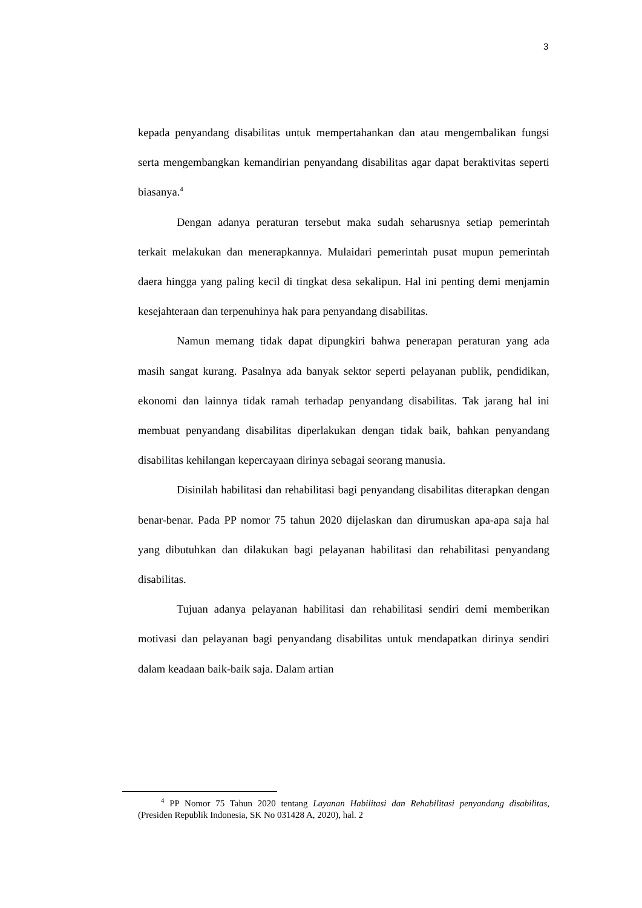3
kepada penyandang disabilitas untuk mempertahankan dan atau mengembalikan fungsi serta mengembangkan kemandirian penyandang disabilitas agar dapat beraktivitas seperti biasanya.<sup>4</sup>
Dengan adanya peraturan tersebut maka sudah seharusnya setiap pemerintah terkait melakukan dan menerapkannya. Mulaidari pemerintah pusat mupun pemerintah daera hingga yang paling kecil di tingkat desa sekalipun. Hal ini penting demi menjamin kesejahteraan dan terpenuhinya hak para penyandang disabilitas.
Namun memang tidak dapat dipungkiri bahwa penerapan peraturan yang ada masih sangat kurang. Pasalnya ada banyak sektor seperti pelayanan publik, pendidikan, ekonomi dan lainnya tidak ramah terhadap penyandang disabilitas. Tak jarang hal ini membuat penyandang disabilitas diperlakukan dengan tidak baik, bahkan penyandang disabilitas kehilangan kepercayaan dirinya sebagai seorang manusia.
Disinilah habilitasi dan rehabilitasi bagi penyandang disabilitas diterapkan dengan benar-benar. Pada PP nomor 75 tahun 2020 dijelaskan dan dirumuskan apa-apa saja hal yang dibutuhkan dan dilakukan bagi pelayanan habilitasi dan rehabilitasi penyandang disabilitas.
Tujuan adanya pelayanan habilitasi dan rehabilitasi sendiri demi memberikan motivasi dan pelayanan bagi penyandang disabilitas untuk mendapatkan dirinya sendiri dalam keadaan baik-baik saja. Dalam artian
<sup>4</sup> PP Nomor 75 Tahun 2020 tentang Layanan Habilitasi dan Rehabilitasi penyandang disabilitas, (Presiden Republik Indonesia, SK No 031428 A, 2020), hal. 2